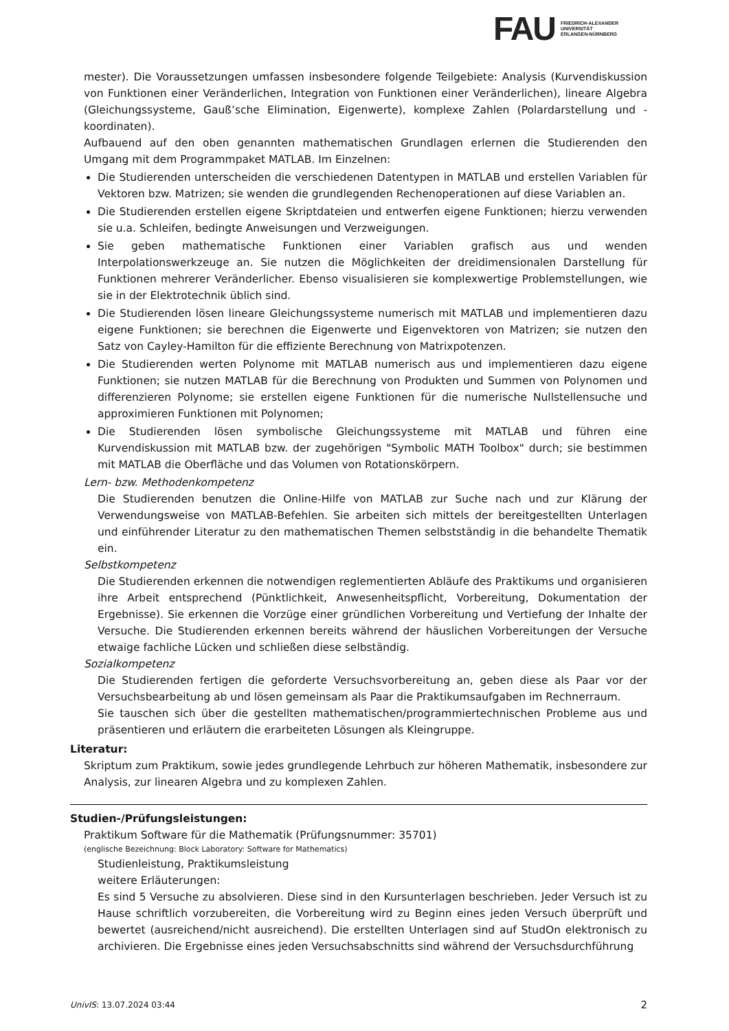FAU
FRIEDRICH-ALEXANDER
UNIVERSITÄT
ERLANGEN-NÜRNBERG
mester). Die Voraussetzungen umfassen insbesondere folgende Teilgebiete: Analysis (Kurvendiskussion von Funktionen einer Veränderlichen, Integration von Funktionen einer Veränderlichen), lineare Algebra (Gleichungssysteme, Gauß’sche Elimination, Eigenwerte), komplexe Zahlen (Polardarstellung und -koordinaten).
Aufbauend auf den oben genannten mathematischen Grundlagen erlernen die Studierenden den Umgang mit dem Programmpaket MATLAB. Im Einzelnen:
Die Studierenden unterscheiden die verschiedenen Datentypen in MATLAB und erstellen Variablen für Vektoren bzw. Matrizen; sie wenden die grundlegenden Rechenoperationen auf diese Variablen an.
Die Studierenden erstellen eigene Skriptdateien und entwerfen eigene Funktionen; hierzu verwenden sie u.a. Schleifen, bedingte Anweisungen und Verzweigungen.
Sie geben mathematische Funktionen einer Variablen grafisch aus und wenden Interpolationswerkzeuge an. Sie nutzen die Möglichkeiten der dreidimensionalen Darstellung für Funktionen mehrerer Veränderlicher. Ebenso visualisieren sie komplexwertige Problemstellungen, wie sie in der Elektrotechnik üblich sind.
Die Studierenden lösen lineare Gleichungssysteme numerisch mit MATLAB und implementieren dazu eigene Funktionen; sie berechnen die Eigenwerte und Eigenvektoren von Matrizen; sie nutzen den Satz von Cayley-Hamilton für die effiziente Berechnung von Matrixpotenzen.
Die Studierenden werten Polynome mit MATLAB numerisch aus und implementieren dazu eigene Funktionen; sie nutzen MATLAB für die Berechnung von Produkten und Summen von Polynomen und differenzieren Polynome; sie erstellen eigene Funktionen für die numerische Nullstellensuche und approximieren Funktionen mit Polynomen;
Die Studierenden lösen symbolische Gleichungssysteme mit MATLAB und führen eine Kurvendiskussion mit MATLAB bzw. der zugehörigen "Symbolic MATH Toolbox" durch; sie bestimmen mit MATLAB die Oberfläche und das Volumen von Rotationskörpern.
Lern- bzw. Methodenkompetenz
Die Studierenden benutzen die Online-Hilfe von MATLAB zur Suche nach und zur Klärung der Verwendungsweise von MATLAB-Befehlen. Sie arbeiten sich mittels der bereitgestellten Unterlagen und einführender Literatur zu den mathematischen Themen selbstständig in die behandelte Thematik ein.
Selbstkompetenz
Die Studierenden erkennen die notwendigen reglementierten Abläufe des Praktikums und organisieren ihre Arbeit entsprechend (Pünktlichkeit, Anwesenheitspflicht, Vorbereitung, Dokumentation der Ergebnisse). Sie erkennen die Vorzüge einer gründlichen Vorbereitung und Vertiefung der Inhalte der Versuche. Die Studierenden erkennen bereits während der häuslichen Vorbereitungen der Versuche etwaige fachliche Lücken und schließen diese selbständig.
Sozialkompetenz
Die Studierenden fertigen die geforderte Versuchsvorbereitung an, geben diese als Paar vor der Versuchsbearbeitung ab und lösen gemeinsam als Paar die Praktikumsaufgaben im Rechnerraum.
Sie tauschen sich über die gestellten mathematischen/programmiertechnischen Probleme aus und präsentieren und erläutern die erarbeiteten Lösungen als Kleingruppe.
Literatur:
Skriptum zum Praktikum, sowie jedes grundlegende Lehrbuch zur höheren Mathematik, insbesondere zur Analysis, zur linearen Algebra und zu komplexen Zahlen.
Studien-/Prüfungsleistungen:
Praktikum Software für die Mathematik (Prüfungsnummer: 35701)
(englische Bezeichnung: Block Laboratory: Software for Mathematics)
Studienleistung, Praktikumsleistung
weitere Erläuterungen:
Es sind 5 Versuche zu absolvieren. Diese sind in den Kursunterlagen beschrieben. Jeder Versuch ist zu Hause schriftlich vorzubereiten, die Vorbereitung wird zu Beginn eines jeden Versuch überprüft und bewertet (ausreichend/nicht ausreichend). Die erstellten Unterlagen sind auf StudOn elektronisch zu archivieren. Die Ergebnisse eines jeden Versuchsabschnitts sind während der Versuchsdurchführung
UnivIS: 13.07.2024 03:44 2